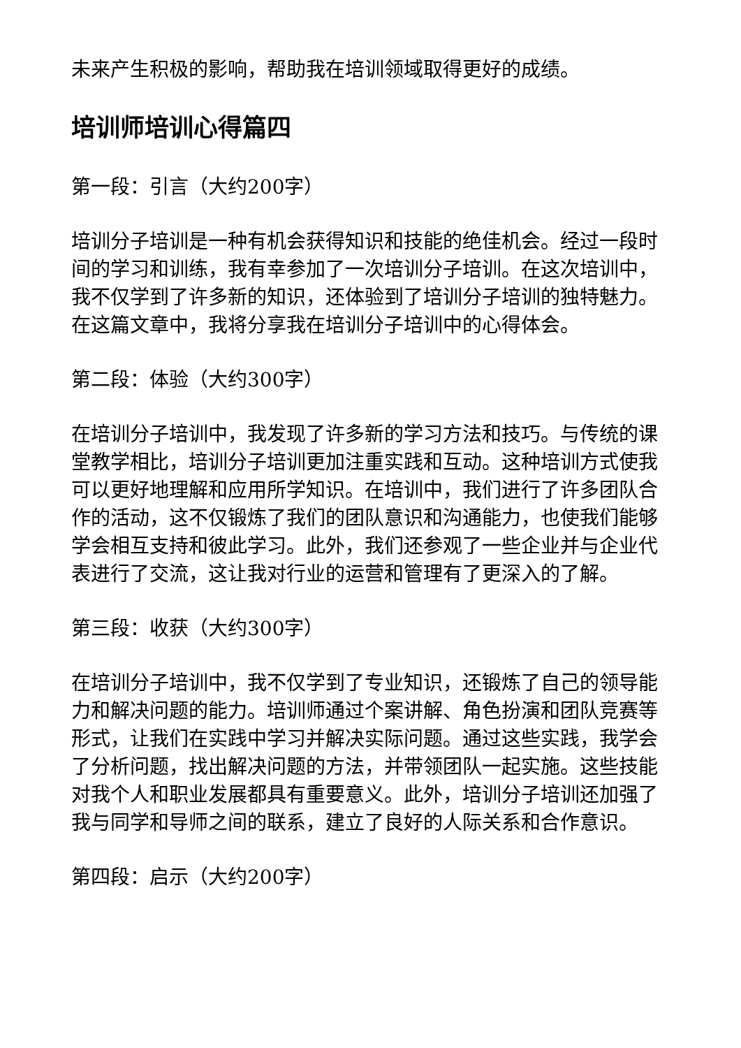未来产生积极的影响，帮助我在培训领域取得更好的成绩。
培训师培训心得篇四
第一段：引言（大约200字）
培训分子培训是一种有机会获得知识和技能的绝佳机会。经过一段时间的学习和训练，我有幸参加了一次培训分子培训。在这次培训中，我不仅学到了许多新的知识，还体验到了培训分子培训的独特魅力。在这篇文章中，我将分享我在培训分子培训中的心得体会。
第二段：体验（大约300字）
在培训分子培训中，我发现了许多新的学习方法和技巧。与传统的课堂教学相比，培训分子培训更加注重实践和互动。这种培训方式使我可以更好地理解和应用所学知识。在培训中，我们进行了许多团队合作的活动，这不仅锻炼了我们的团队意识和沟通能力，也使我们能够学会相互支持和彼此学习。此外，我们还参观了一些企业并与企业代表进行了交流，这让我对行业的运营和管理有了更深入的了解。
第三段：收获（大约300字）
在培训分子培训中，我不仅学到了专业知识，还锻炼了自己的领导能力和解决问题的能力。培训师通过个案讲解、角色扮演和团队竞赛等形式，让我们在实践中学习并解决实际问题。通过这些实践，我学会了分析问题，找出解决问题的方法，并带领团队一起实施。这些技能对我个人和职业发展都具有重要意义。此外，培训分子培训还加强了我与同学和导师之间的联系，建立了良好的人际关系和合作意识。
第四段：启示（大约200字）